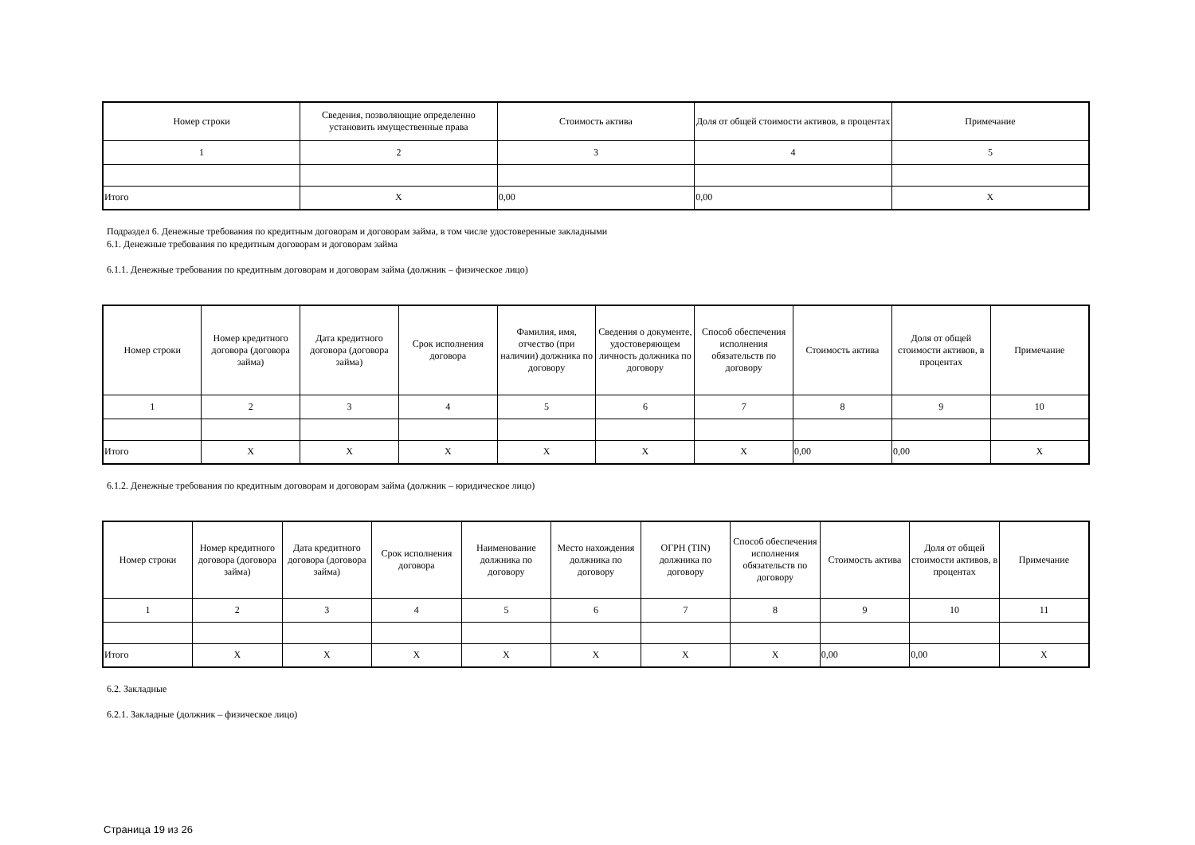| Номер строки | Сведения, позволяющие определенно установить имущественные права | Стоимость актива | Доля от общей стоимости активов, в процентах | Примечание |
| --- | --- | --- | --- | --- |
| 1 | 2 | 3 | 4 | 5 |
| Итого | X | 0,00 | 0,00 | X |
Подраздел 6. Денежные требования по кредитным договорам и договорам займа, в том числе удостоверенные закладными
6.1. Денежные требования по кредитным договорам и договорам займа
6.1.1. Денежные требования по кредитным договорам и договорам займа (должник – физическое лицо)
| Номер строки | Номер кредитного договора (договора займа) | Дата кредитного договора (договора займа) | Срок исполнения договора | Фамилия, имя, отчество (при наличии) должника по договору | Сведения о документе, удостоверяющем личность должника по договору | Способ обеспечения исполнения обязательств по договору | Стоимость актива | Доля от общей стоимости активов, в процентах | Примечание |
| --- | --- | --- | --- | --- | --- | --- | --- | --- | --- |
| 1 | 2 | 3 | 4 | 5 | 6 | 7 | 8 | 9 | 10 |
| Итого | X | X | X | X | X | X | 0,00 | 0,00 | X |
6.1.2. Денежные требования по кредитным договорам и договорам займа (должник – юридическое лицо)
| Номер строки | Номер кредитного договора (договора займа) | Дата кредитного договора (договора займа) | Срок исполнения договора | Наименование должника по договору | Место нахождения должника по договору | ОГРН (TIN) должника по договору | Способ обеспечения исполнения обязательств по договору | Стоимость актива | Доля от общей стоимости активов, в процентах | Примечание |
| --- | --- | --- | --- | --- | --- | --- | --- | --- | --- | --- |
| 1 | 2 | 3 | 4 | 5 | 6 | 7 | 8 | 9 | 10 | 11 |
| Итого | X | X | X | X | X | X | X | 0,00 | 0,00 | X |
6.2. Закладные
6.2.1. Закладные (должник – физическое лицо)
Страница 19 из 26